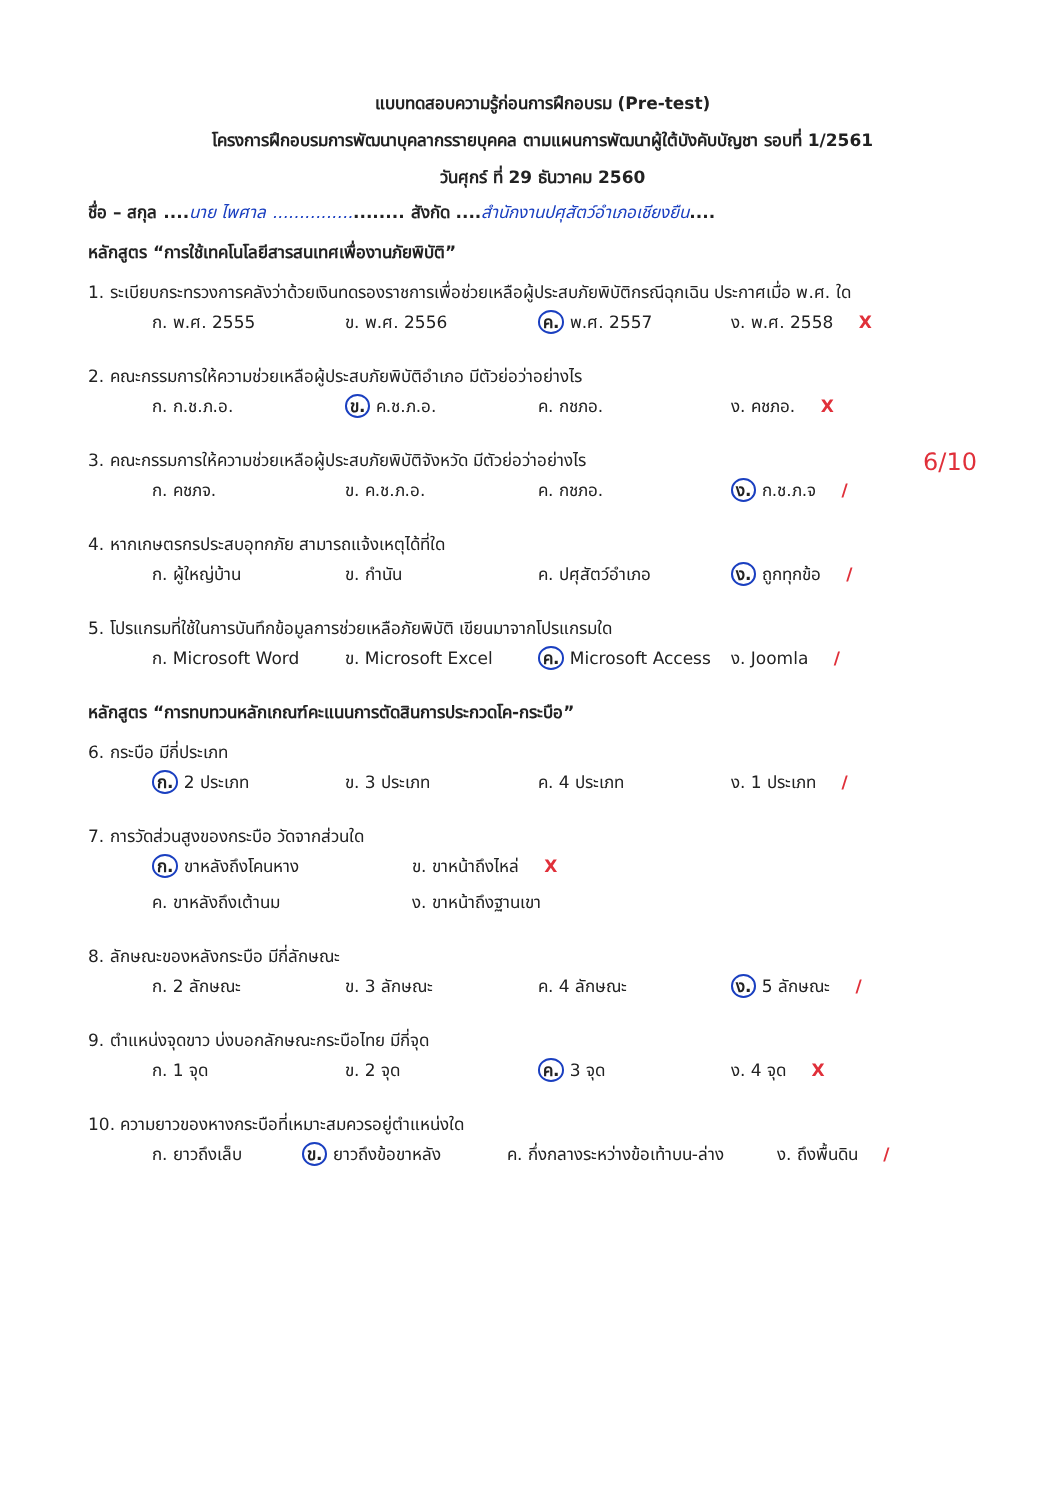แบบทดสอบความรู้ก่อนการฝึกอบรม (Pre-test)
โครงการฝึกอบรมการพัฒนาบุคลากรรายบุคคล ตามแผนการพัฒนาผู้ใต้บังคับบัญชา รอบที่ 1/2561
วันศุกร์ ที่ 29 ธันวาคม 2560
ชื่อ – สกุล ....นาย ไพศาล ....................... สังกัด ....สำนักงานปศุสัตว์อำเภอเชียงยืน....
หลักสูตร “การใช้เทคโนโลยีสารสนเทศเพื่องานภัยพิบัติ”
1. ระเบียบกระทรวงการคลังว่าด้วยเงินทดรองราชการเพื่อช่วยเหลือผู้ประสบภัยพิบัติกรณีฉุกเฉิน ประกาศเมื่อ พ.ศ. ใด
ก. พ.ศ. 2555 ข. พ.ศ. 2556 ค. พ.ศ. 2557 ง. พ.ศ. 2558 X
2. คณะกรรมการให้ความช่วยเหลือผู้ประสบภัยพิบัติอำเภอ มีตัวย่อว่าอย่างไร
ก. ก.ช.ภ.อ. ข. ค.ช.ภ.อ. ค. กชภอ. ง. คชภอ. X
3. คณะกรรมการให้ความช่วยเหลือผู้ประสบภัยพิบัติจังหวัด มีตัวย่อว่าอย่างไร 6/10
ก. คชภจ. ข. ค.ช.ภ.อ. ค. กชภอ. ง. ก.ช.ภ.จ /
4. หากเกษตรกรประสบอุทกภัย สามารถแจ้งเหตุได้ที่ใด
ก. ผู้ใหญ่บ้าน ข. กำนัน ค. ปศุสัตว์อำเภอ ง. ถูกทุกข้อ /
5. โปรแกรมที่ใช้ในการบันทึกข้อมูลการช่วยเหลือภัยพิบัติ เขียนมาจากโปรแกรมใด
ก. Microsoft Word ข. Microsoft Excel ค. Microsoft Access ง. Joomla /
หลักสูตร “การทบทวนหลักเกณฑ์คะแนนการตัดสินการประกวดโค-กระบือ”
6. กระบือ มีกี่ประเภท
ก. 2 ประเภท ข. 3 ประเภท ค. 4 ประเภท ง. 1 ประเภท /
7. การวัดส่วนสูงของกระบือ วัดจากส่วนใด
ก. ขาหลังถึงโคนหาง ข. ขาหน้าถึงไหล่ X ค. ขาหลังถึงเต้านม ง. ขาหน้าถึงฐานเขา
8. ลักษณะของหลังกระบือ มีกี่ลักษณะ
ก. 2 ลักษณะ ข. 3 ลักษณะ ค. 4 ลักษณะ ง. 5 ลักษณะ /
9. ตำแหน่งจุดขาว บ่งบอกลักษณะกระบือไทย มีกี่จุด
ก. 1 จุด ข. 2 จุด ค. 3 จุด ง. 4 จุด X
10. ความยาวของหางกระบือที่เหมาะสมควรอยู่ตำแหน่งใด
ก. ยาวถึงเล็บ ข. ยาวถึงข้อขาหลัง ค. กึ่งกลางระหว่างข้อเท้าบน-ล่าง ง. ถึงพื้นดิน /